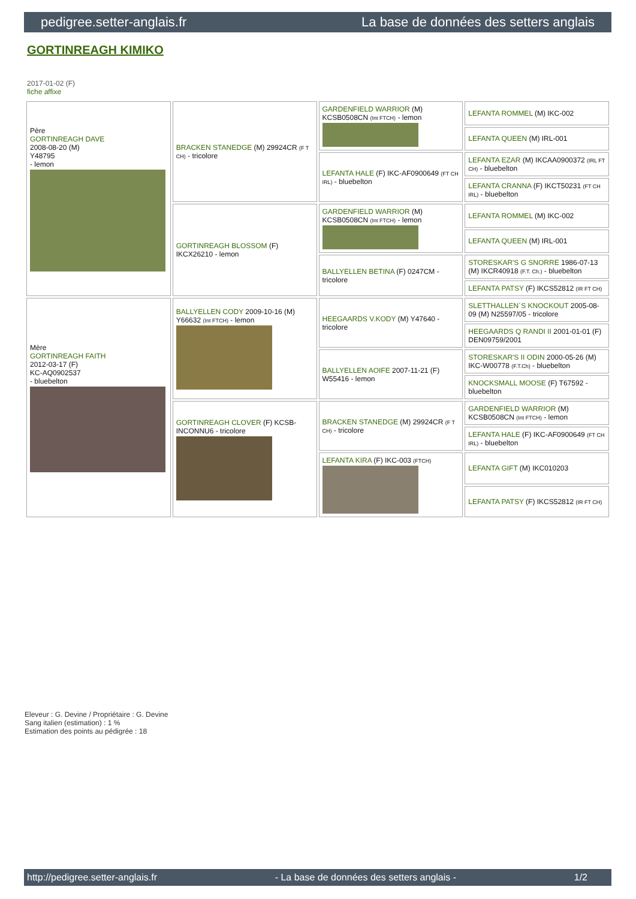pedigree.setter-anglais.fr La base de données des setters anglais
GORTINREAGH KIMIKO
2017-01-02 (F)
fiche affixe
| Père GORTINREAGH DAVE 2008-08-20 (M) Y48795 - lemon | BRACKEN STANEDGE (M) 29924CR (F T CH) - tricolore | GARDENFIELD WARRIOR (M) KCSB0508CN (Int FTCH) - lemon | LEFANTA ROMMEL (M) IKC-002 |
| | | | LEFANTA QUEEN (M) IRL-001 |
| | | LEFANTA HALE (F) IKC-AF0900649 (FT CH IRL) - bluebelton | LEFANTA EZAR (M) IKCAA0900372 (IRL FT CH) - bluebelton |
| | | | LEFANTA CRANNA (F) IKCT50231 (FT CH IRL) - bluebelton |
| | GORTINREAGH BLOSSOM (F) IKCX26210 - lemon | GARDENFIELD WARRIOR (M) KCSB0508CN (Int FTCH) - lemon | LEFANTA ROMMEL (M) IKC-002 |
| | | | LEFANTA QUEEN (M) IRL-001 |
| | | BALLYELLEN BETINA (F) 0247CM - tricolore | STORESKAR'S G SNORRE 1986-07-13 (M) IKCR40918 (F.T. Ch.) - bluebelton |
| | | | LEFANTA PATSY (F) IKCS52812 (IR FT CH) |
| Mère GORTINREAGH FAITH 2012-03-17 (F) KC-AQ0902537 - bluebelton | BALLYELLEN CODY 2009-10-16 (M) Y66632 (Int FTCH) - lemon | HEEGAARDS V.KODY (M) Y47640 - tricolore | SLETTHALLEN´S KNOCKOUT 2005-08-09 (M) N25597/05 - tricolore |
| | | | HEEGAARDS Q RANDI II 2001-01-01 (F) DEN09759/2001 |
| | | BALLYELLEN AOIFE 2007-11-21 (F) W55416 - lemon | STORESKAR'S II ODIN 2000-05-26 (M) IKC-W00778 (F.T.Ch) - bluebelton |
| | | | KNOCKSMALL MOOSE (F) T67592 - bluebelton |
| | GORTINREAGH CLOVER (F) KCSB-INCONNU6 - tricolore | BRACKEN STANEDGE (M) 29924CR (F T CH) - tricolore | GARDENFIELD WARRIOR (M) KCSB0508CN (Int FTCH) - lemon |
| | | | LEFANTA HALE (F) IKC-AF0900649 (FT CH IRL) - bluebelton |
| | | LEFANTA KIRA (F) IKC-003 (FTCH) | LEFANTA GIFT (M) IKC010203 |
| | | | LEFANTA PATSY (F) IKCS52812 (IR FT CH) |
Eleveur : G. Devine / Propriétaire : G. Devine
Sang italien (estimation) : 1 %
Estimation des points au pédigrée : 18
http://pedigree.setter-anglais.fr - La base de données des setters anglais - 1/2